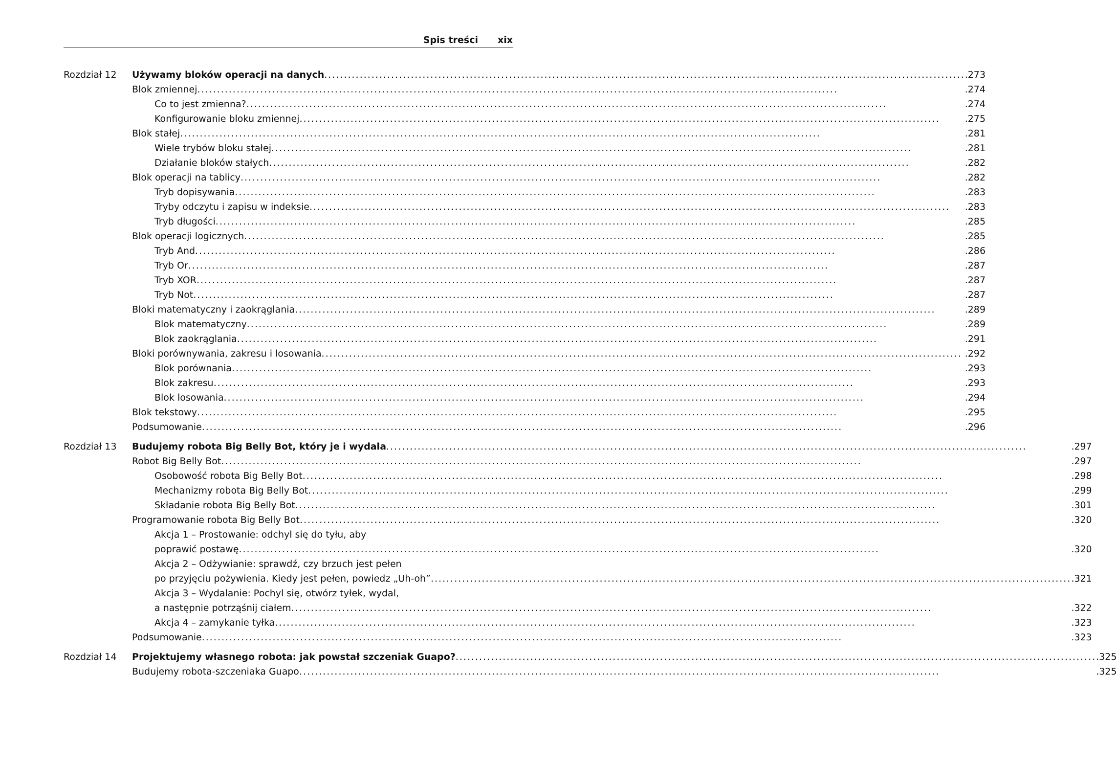Spis treści xix
Rozdział 12 Używamy bloków operacji na danych .273
Blok zmiennej .274
Co to jest zmienna? .274
Konfigurowanie bloku zmiennej .275
Blok stałej .281
Wiele trybów bloku stałej .281
Działanie bloków stałych .282
Blok operacji na tablicy .282
Tryb dopisywania .283
Tryby odczytu i zapisu w indeksie .283
Tryb długości .285
Blok operacji logicznych .285
Tryb And .286
Tryb Or .287
Tryb XOR .287
Tryb Not .287
Bloki matematyczny i zaokrąglania .289
Blok matematyczny .289
Blok zaokrąglania .291
Bloki porównywania, zakresu i losowania .292
Blok porównania .293
Blok zakresu .293
Blok losowania .294
Blok tekstowy .295
Podsumowanie .296
Rozdział 13 Budujemy robota Big Belly Bot, który je i wydala .297
Robot Big Belly Bot .297
Osobowość robota Big Belly Bot .298
Mechanizmy robota Big Belly Bot .299
Składanie robota Big Belly Bot .301
Programowanie robota Big Belly Bot .320
Akcja 1 – Prostowanie: odchyl się do tyłu, aby
poprawić postawę .320
Akcja 2 – Odżywianie: sprawdź, czy brzuch jest pełen
po przyjęciu pożywienia. Kiedy jest pełen, powiedz „Uh-oh” .321
Akcja 3 – Wydalanie: Pochyl się, otwórz tyłek, wydal,
a następnie potrząśnij ciałem .322
Akcja 4 – zamykanie tyłka .323
Podsumowanie .323
Rozdział 14 Projektujemy własnego robota: jak powstał szczeniak Guapo? .325
Budujemy robota-szczeniaka Guapo .325